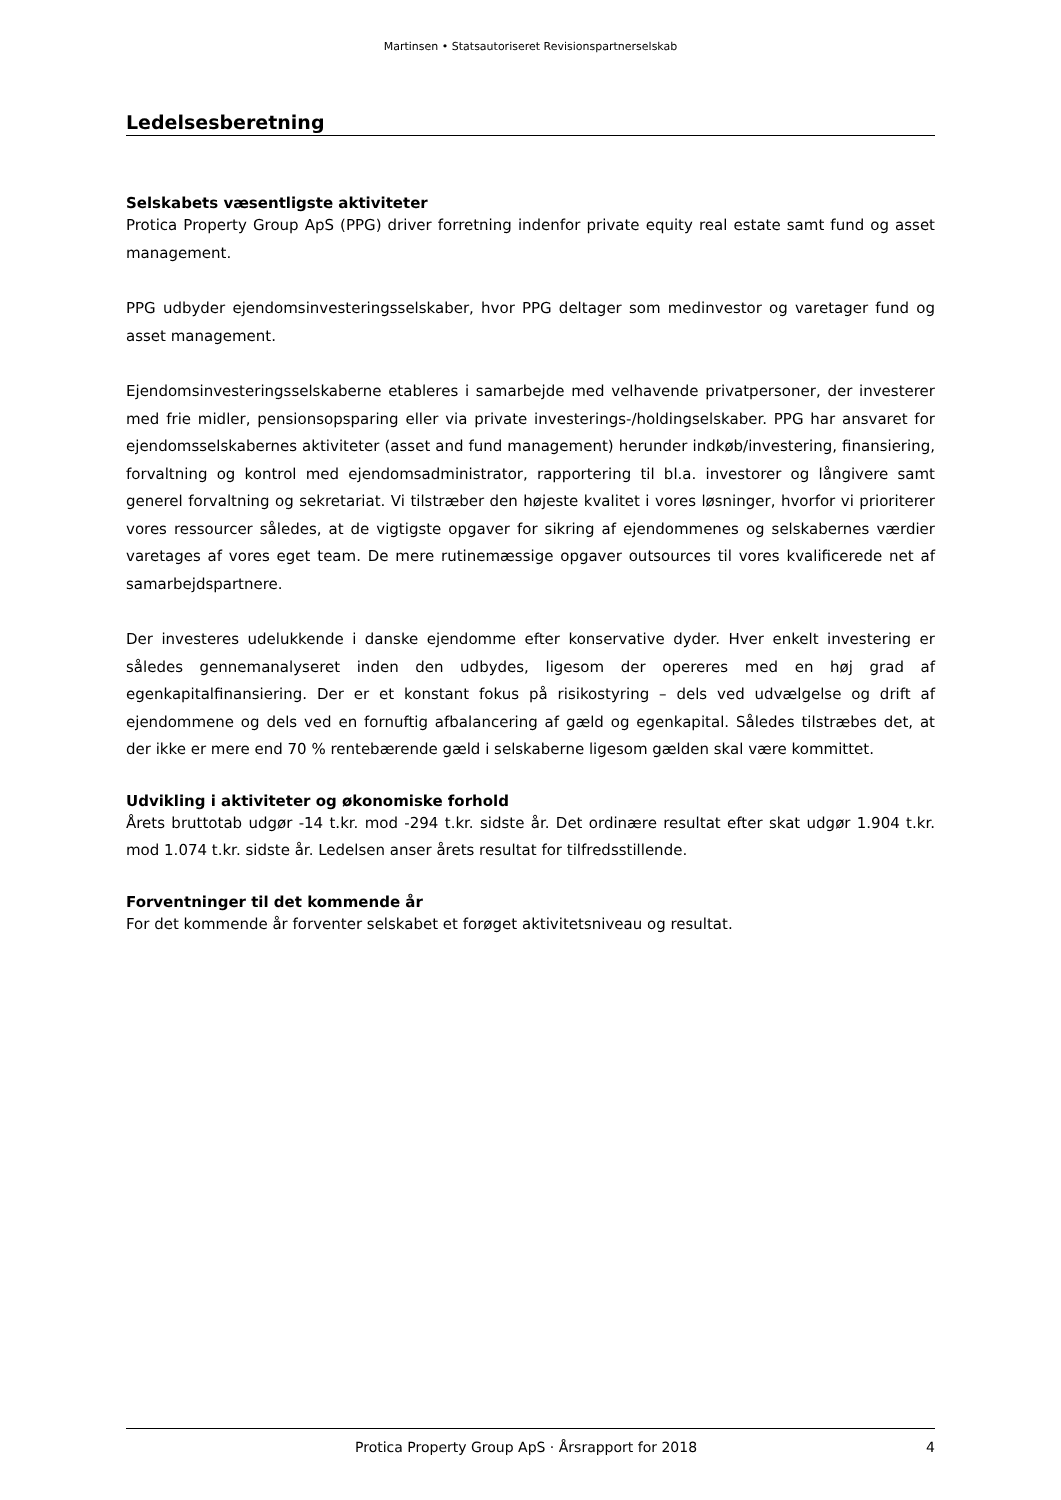Martinsen • Statsautoriseret Revisionspartnerselskab
Ledelsesberetning
Selskabets væsentligste aktiviteter
Protica Property Group ApS (PPG) driver forretning indenfor private equity real estate samt fund og asset management.
PPG udbyder ejendomsinvesteringsselskaber, hvor PPG deltager som medinvestor og varetager fund og asset management.
Ejendomsinvesteringsselskaberne etableres i samarbejde med velhavende privatpersoner, der investerer med frie midler, pensionsopsparing eller via private investerings-/holdingselskaber. PPG har ansvaret for ejendomsselskabernes aktiviteter (asset and fund management) herunder indkøb/investering, finansiering, forvaltning og kontrol med ejendomsadministrator, rapportering til bl.a. investorer og långivere samt generel forvaltning og sekretariat. Vi tilstræber den højeste kvalitet i vores løsninger, hvorfor vi prioriterer vores ressourcer således, at de vigtigste opgaver for sikring af ejendommenes og selskabernes værdier varetages af vores eget team. De mere rutinemæssige opgaver outsources til vores kvalificerede net af samarbejdspartnere.
Der investeres udelukkende i danske ejendomme efter konservative dyder. Hver enkelt investering er således gennemanalyseret inden den udbydes, ligesom der opereres med en høj grad af egenkapitalfinansiering. Der er et konstant fokus på risikostyring – dels ved udvælgelse og drift af ejendommene og dels ved en fornuftig afbalancering af gæld og egenkapital. Således tilstræbes det, at der ikke er mere end 70 % rentebærende gæld i selskaberne ligesom gælden skal være kommittet.
Udvikling i aktiviteter og økonomiske forhold
Årets bruttotab udgør -14 t.kr. mod -294 t.kr. sidste år. Det ordinære resultat efter skat udgør 1.904 t.kr. mod 1.074 t.kr. sidste år. Ledelsen anser årets resultat for tilfredsstillende.
Forventninger til det kommende år
For det kommende år forventer selskabet et forøget aktivitetsniveau og resultat.
Protica Property Group ApS · Årsrapport for 2018 4